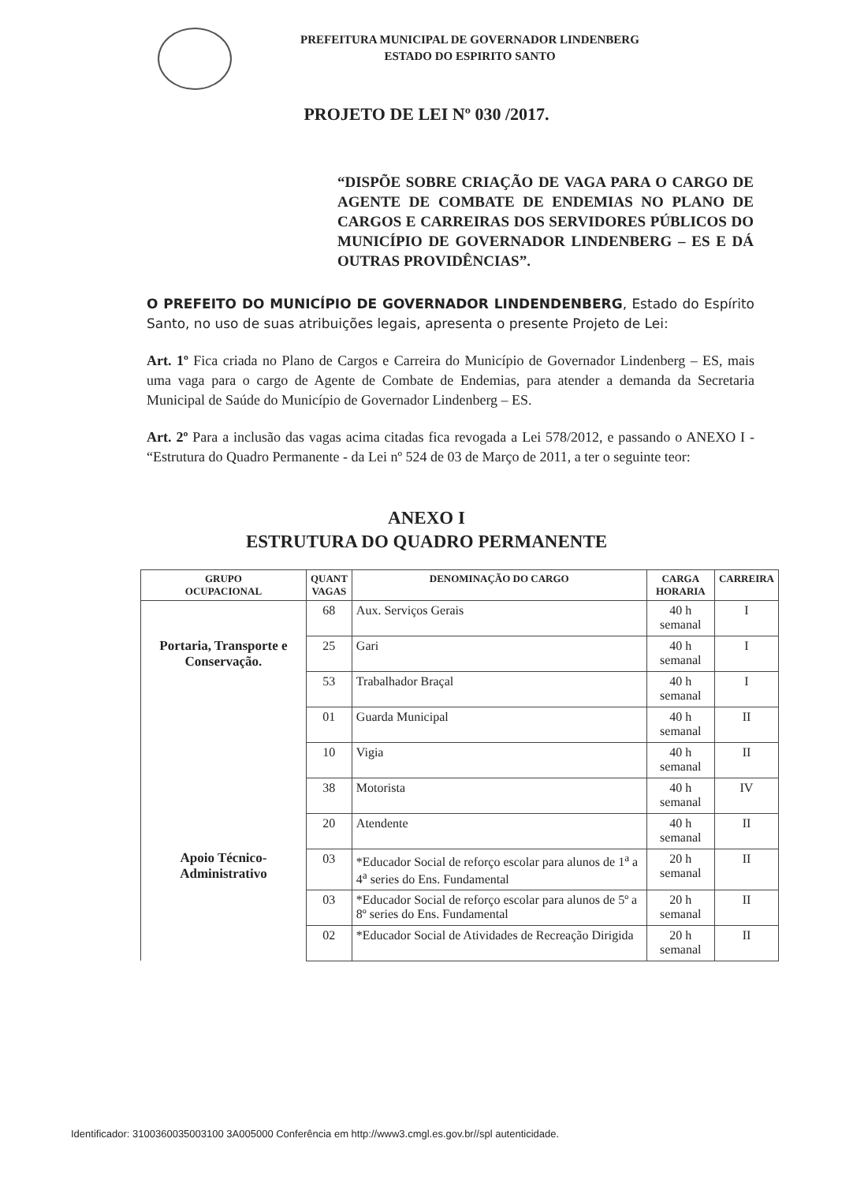PREFEITURA MUNICIPAL DE GOVERNADOR LINDENBERG
ESTADO DO ESPIRITO SANTO
PROJETO DE LEI Nº 030 /2017.
“DISPÕE SOBRE CRIAÇÃO DE VAGA PARA O CARGO DE AGENTE DE COMBATE DE ENDEMIAS NO PLANO DE CARGOS E CARREIRAS DOS SERVIDORES PÚBLICOS DO MUNICÍPIO DE GOVERNADOR LINDENBERG – ES E DÁ OUTRAS PROVIDÊNCIAS”.
O PREFEITO DO MUNICÍPIO DE GOVERNADOR LINDENDENBERG, Estado do Espírito Santo, no uso de suas atribuições legais, apresenta o presente Projeto de Lei:
Art. 1º Fica criada no Plano de Cargos e Carreira do Município de Governador Lindenberg – ES, mais uma vaga para o cargo de Agente de Combate de Endemias, para atender a demanda da Secretaria Municipal de Saúde do Município de Governador Lindenberg – ES.
Art. 2º Para a inclusão das vagas acima citadas fica revogada a Lei 578/2012, e passando o ANEXO I - “Estrutura do Quadro Permanente - da Lei nº 524 de 03 de Março de 2011, a ter o seguinte teor:
ANEXO I
ESTRUTURA DO QUADRO PERMANENTE
| GRUPO OCUPACIONAL | QUANT VAGAS | DENOMINAÇÃO DO CARGO | CARGA HORARIA | CARREIRA |
| --- | --- | --- | --- | --- |
| Portaria, Transporte e Conservação. | 68 | Aux. Serviços Gerais | 40 h semanal | I |
| | 25 | Gari | 40 h semanal | I |
| | 53 | Trabalhador Braçal | 40 h semanal | I |
| Apoio Técnico-Administrativo | 01 | Guarda Municipal | 40 h semanal | II |
| | 10 | Vigia | 40 h semanal | II |
| | 38 | Motorista | 40 h semanal | IV |
| | 20 | Atendente | 40 h semanal | II |
| | 03 | *Educador Social de reforço escolar para alunos de 1<sup>a</sup> a 4<sup>a</sup> series do Ens. Fundamental | 20 h semanal | II |
| | 03 | *Educador Social de reforço escolar para alunos de 5º a 8º series do Ens. Fundamental | 20 h semanal | II |
| | 02 | *Educador Social de Atividades de Recreação Dirigida | 20 h semanal | II |
Identificador: 3100360035003100 3A005000 Conferência em http://www3.cmgl.es.gov.br//spl autenticidade.